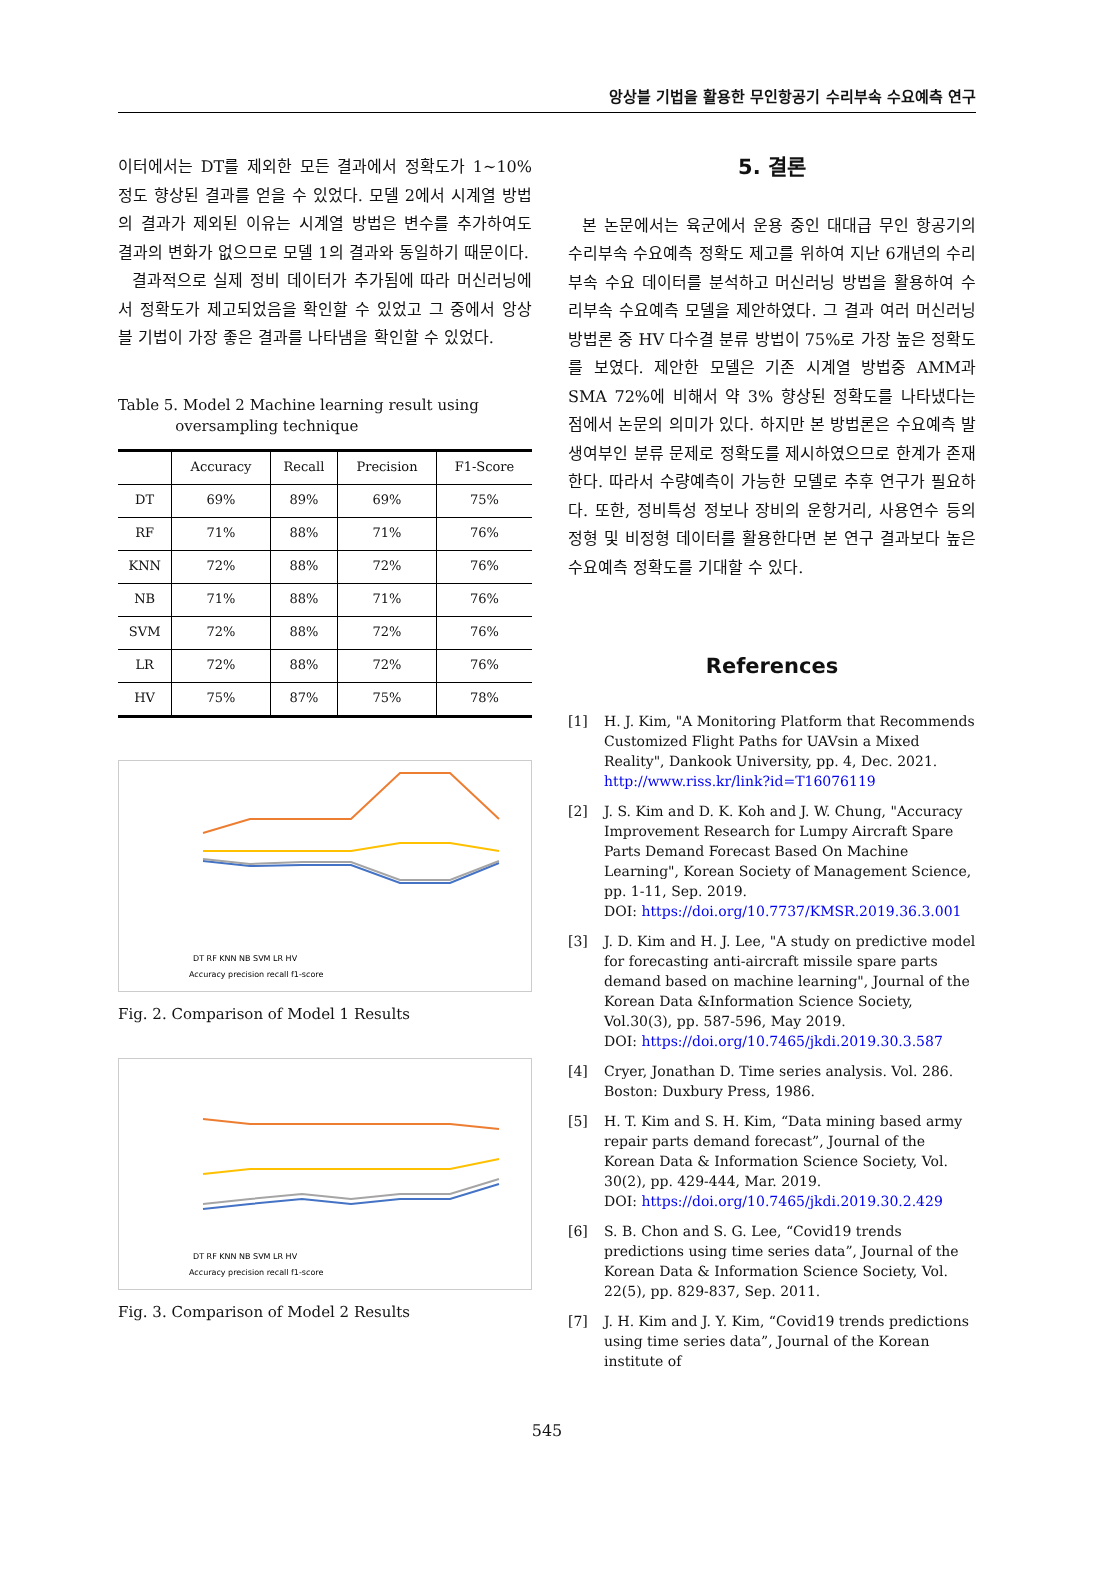앙상블 기법을 활용한 무인항공기 수리부속 수요예측 연구
이터에서는 DT를 제외한 모든 결과에서 정확도가 1~10% 정도 향상된 결과를 얻을 수 있었다. 모델 2에서 시계열 방법의 결과가 제외된 이유는 시계열 방법은 변수를 추가하여도 결과의 변화가 없으므로 모델 1의 결과와 동일하기 때문이다.
결과적으로 실제 정비 데이터가 추가됨에 따라 머신러닝에서 정확도가 제고되었음을 확인할 수 있었고 그 중에서 앙상블 기법이 가장 좋은 결과를 나타냄을 확인할 수 있었다.
Table 5. Model 2 Machine learning result using
oversampling technique
| | Accuracy | Recall | Precision | F1-Score |
| --- | --- | --- | --- | --- |
| DT | 69% | 89% | 69% | 75% |
| RF | 71% | 88% | 71% | 76% |
| KNN | 72% | 88% | 72% | 76% |
| NB | 71% | 88% | 71% | 76% |
| SVM | 72% | 88% | 72% | 76% |
| LR | 72% | 88% | 72% | 76% |
| HV | 75% | 87% | 75% | 78% |
DT RF KNN NB SVM LR HV
Accuracy precision recall f1-score
Fig. 2. Comparison of Model 1 Results
DT RF KNN NB SVM LR HV
Accuracy precision recall f1-score
Fig. 3. Comparison of Model 2 Results
5. 결론
본 논문에서는 육군에서 운용 중인 대대급 무인 항공기의 수리부속 수요예측 정확도 제고를 위하여 지난 6개년의 수리부속 수요 데이터를 분석하고 머신러닝 방법을 활용하여 수리부속 수요예측 모델을 제안하였다. 그 결과 여러 머신러닝 방법론 중 HV 다수결 분류 방법이 75%로 가장 높은 정확도를 보였다. 제안한 모델은 기존 시계열 방법중 AMM과 SMA 72%에 비해서 약 3% 향상된 정확도를 나타냈다는 점에서 논문의 의미가 있다. 하지만 본 방법론은 수요예측 발생여부인 분류 문제로 정확도를 제시하였으므로 한계가 존재한다. 따라서 수량예측이 가능한 모델로 추후 연구가 필요하다. 또한, 정비특성 정보나 장비의 운항거리, 사용연수 등의 정형 및 비정형 데이터를 활용한다면 본 연구 결과보다 높은 수요예측 정확도를 기대할 수 있다.
References
[1] H. J. Kim, "A Monitoring Platform that Recommends Customized Flight Paths for UAVsin a Mixed Reality", Dankook University, pp. 4, Dec. 2021. http://www.riss.kr/link?id=T16076119
[2] J. S. Kim and D. K. Koh and J. W. Chung, "Accuracy Improvement Research for Lumpy Aircraft Spare Parts Demand Forecast Based On Machine Learning", Korean Society of Management Science, pp. 1-11, Sep. 2019.
DOI: https://doi.org/10.7737/KMSR.2019.36.3.001
[3] J. D. Kim and H. J. Lee, "A study on predictive model for forecasting anti-aircraft missile spare parts demand based on machine learning", Journal of the Korean Data &Information Science Society, Vol.30(3), pp. 587-596, May 2019.
DOI: https://doi.org/10.7465/jkdi.2019.30.3.587
[4] Cryer, Jonathan D. Time series analysis. Vol. 286. Boston: Duxbury Press, 1986.
[5] H. T. Kim and S. H. Kim, “Data mining based army repair parts demand forecast”, Journal of the Korean Data & Information Science Society, Vol. 30(2), pp. 429-444, Mar. 2019.
DOI: https://doi.org/10.7465/jkdi.2019.30.2.429
[6] S. B. Chon and S. G. Lee, “Covid19 trends predictions using time series data”, Journal of the Korean Data & Information Science Society, Vol. 22(5), pp. 829-837, Sep. 2011.
[7] J. H. Kim and J. Y. Kim, “Covid19 trends predictions using time series data”, Journal of the Korean institute of
545